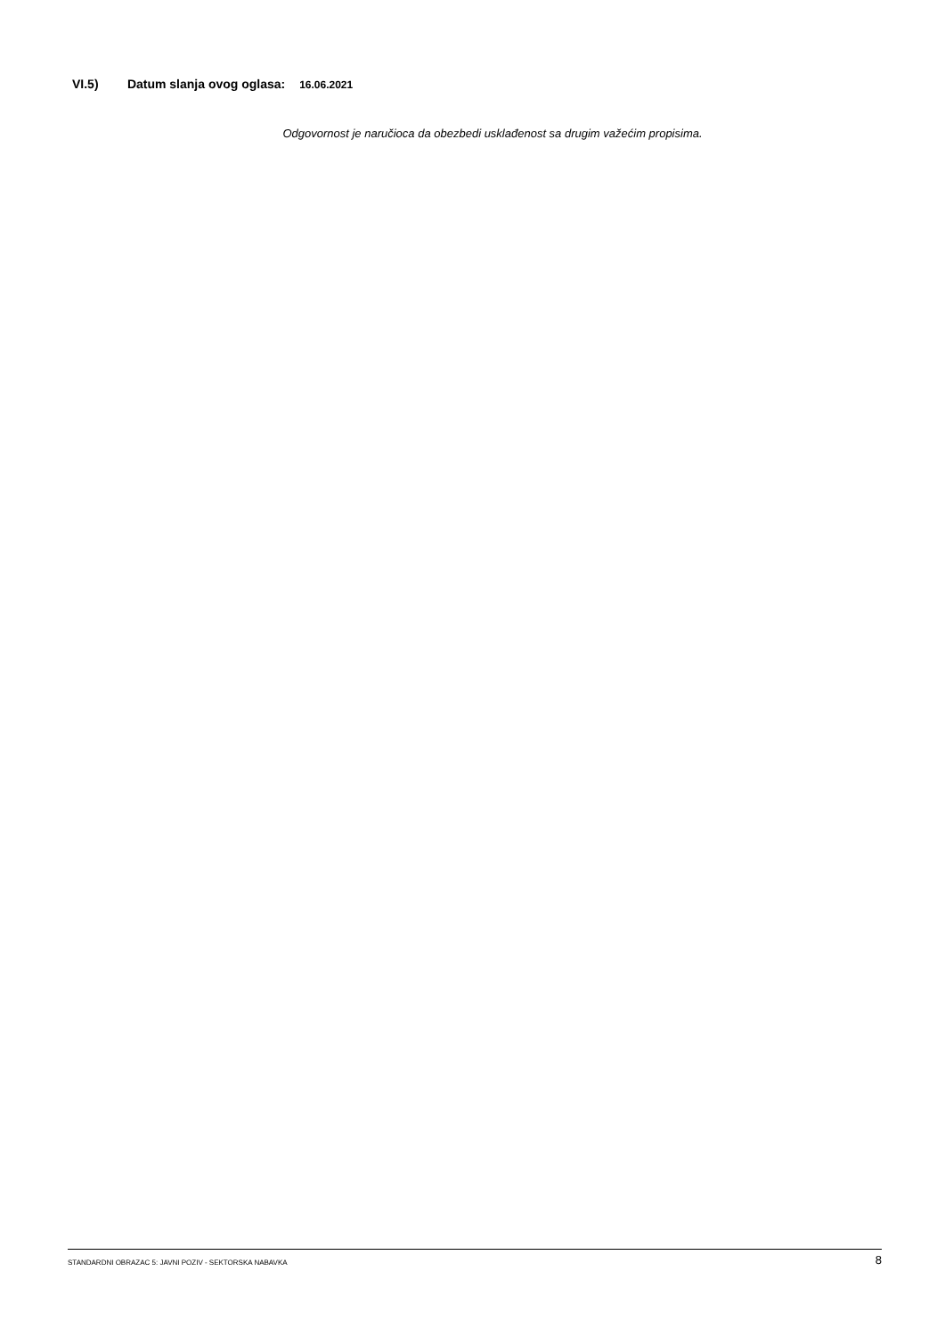VI.5) Datum slanja ovog oglasa: 16.06.2021
Odgovornost je naručioca da obezbedi usklađenost sa drugim važećim propisima.
STANDARDNI OBRAZAC 5: JAVNI POZIV - SEKTORSKA NABAVKA 8